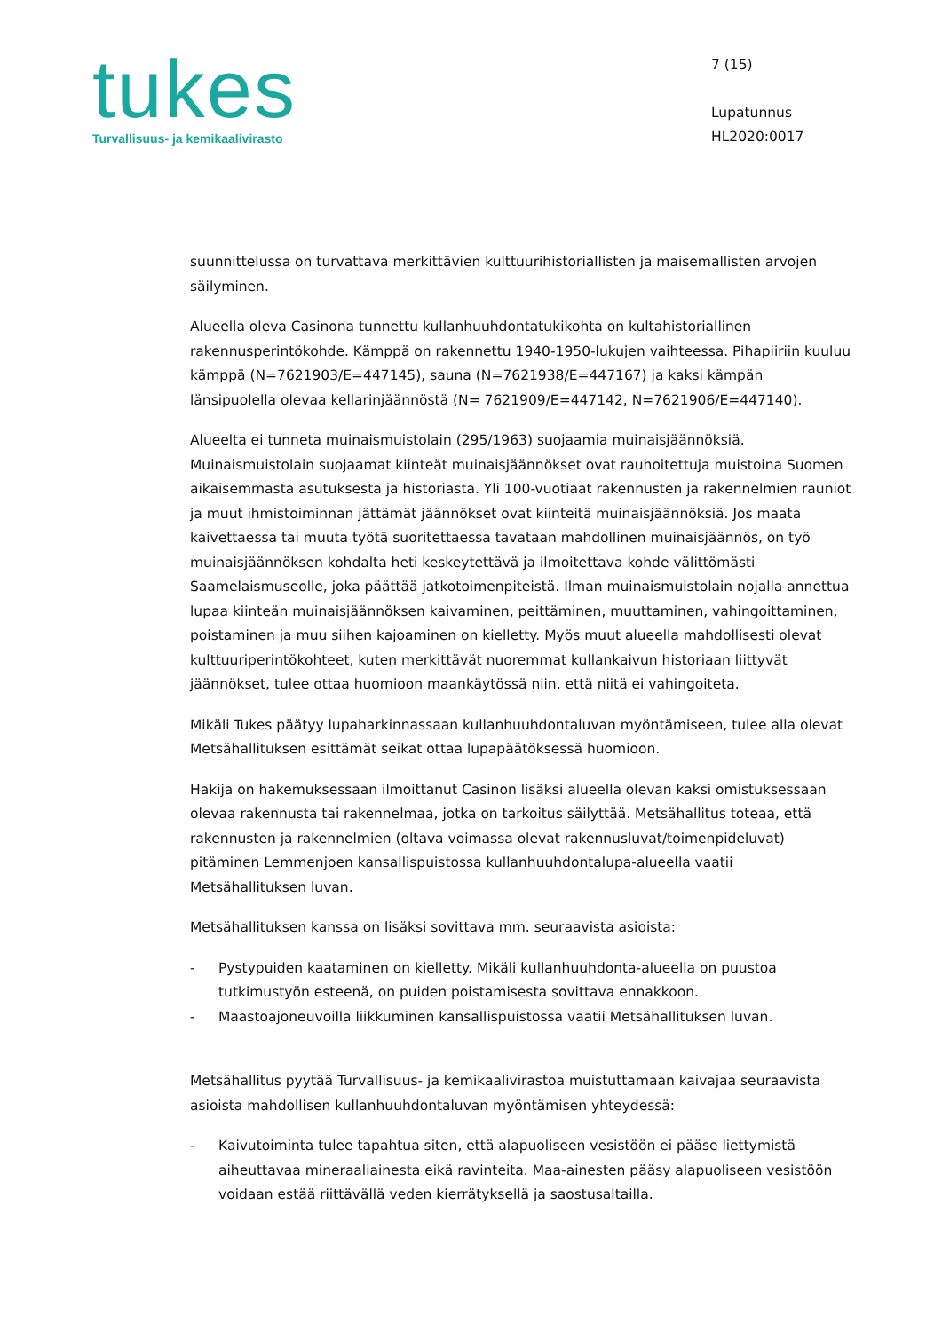tukes
Turvallisuus- ja kemikaalivirasto
7 (15)
Lupatunnus
HL2020:0017
suunnittelussa on turvattava merkittävien kulttuurihistoriallisten ja maisemallisten arvojen säilyminen.
Alueella oleva Casinona tunnettu kullanhuuhdontatukikohta on kultahistoriallinen rakennusperintökohde. Kämppä on rakennettu 1940-1950-lukujen vaihteessa. Pihapiiriin kuuluu kämppä (N=7621903/E=447145), sauna (N=7621938/E=447167) ja kaksi kämpän länsipuolella olevaa kellarinjäännöstä (N= 7621909/E=447142, N=7621906/E=447140).
Alueelta ei tunneta muinaismuistolain (295/1963) suojaamia muinaisjäännöksiä. Muinaismuistolain suojaamat kiinteät muinaisjäännökset ovat rauhoitettuja muistoina Suomen aikaisemmasta asutuksesta ja historiasta. Yli 100-vuotiaat rakennusten ja rakennelmien rauniot ja muut ihmistoiminnan jättämät jäännökset ovat kiinteitä muinaisjäännöksiä. Jos maata kaivettaessa tai muuta työtä suoritettaessa tavataan mahdollinen muinaisjäännös, on työ muinaisjäännöksen kohdalta heti keskeytettävä ja ilmoitettava kohde välittömästi Saamelaismuseolle, joka päättää jatkotoimenpiteistä. Ilman muinaismuistolain nojalla annettua lupaa kiinteän muinaisjäännöksen kaivaminen, peittäminen, muuttaminen, vahingoittaminen, poistaminen ja muu siihen kajoaminen on kielletty. Myös muut alueella mahdollisesti olevat kulttuuriperintökohteet, kuten merkittävät nuoremmat kullankaivun historiaan liittyvät jäännökset, tulee ottaa huomioon maankäytössä niin, että niitä ei vahingoiteta.
Mikäli Tukes päätyy lupaharkinnassaan kullanhuuhdontaluvan myöntämiseen, tulee alla olevat Metsähallituksen esittämät seikat ottaa lupapäätöksessä huomioon.
Hakija on hakemuksessaan ilmoittanut Casinon lisäksi alueella olevan kaksi omistuksessaan olevaa rakennusta tai rakennelmaa, jotka on tarkoitus säilyttää. Metsähallitus toteaa, että rakennusten ja rakennelmien (oltava voimassa olevat rakennusluvat/toimenpideluvat) pitäminen Lemmenjoen kansallispuistossa kullanhuuhdontalupa-alueella vaatii Metsähallituksen luvan.
Metsähallituksen kanssa on lisäksi sovittava mm. seuraavista asioista:
- Pystypuiden kaataminen on kielletty. Mikäli kullanhuuhdonta-alueella on puustoa tutkimustyön esteenä, on puiden poistamisesta sovittava ennakkoon.
- Maastoajoneuvoilla liikkuminen kansallispuistossa vaatii Metsähallituksen luvan.
Metsähallitus pyytää Turvallisuus- ja kemikaalivirastoa muistuttamaan kaivajaa seuraavista asioista mahdollisen kullanhuuhdontaluvan myöntämisen yhteydessä:
- Kaivutoiminta tulee tapahtua siten, että alapuoliseen vesistöön ei pääse liettymistä aiheuttavaa mineraaliainesta eikä ravinteita. Maa-ainesten pääsy alapuoliseen vesistöön voidaan estää riittävällä veden kierrätyksellä ja saostusaltailla.